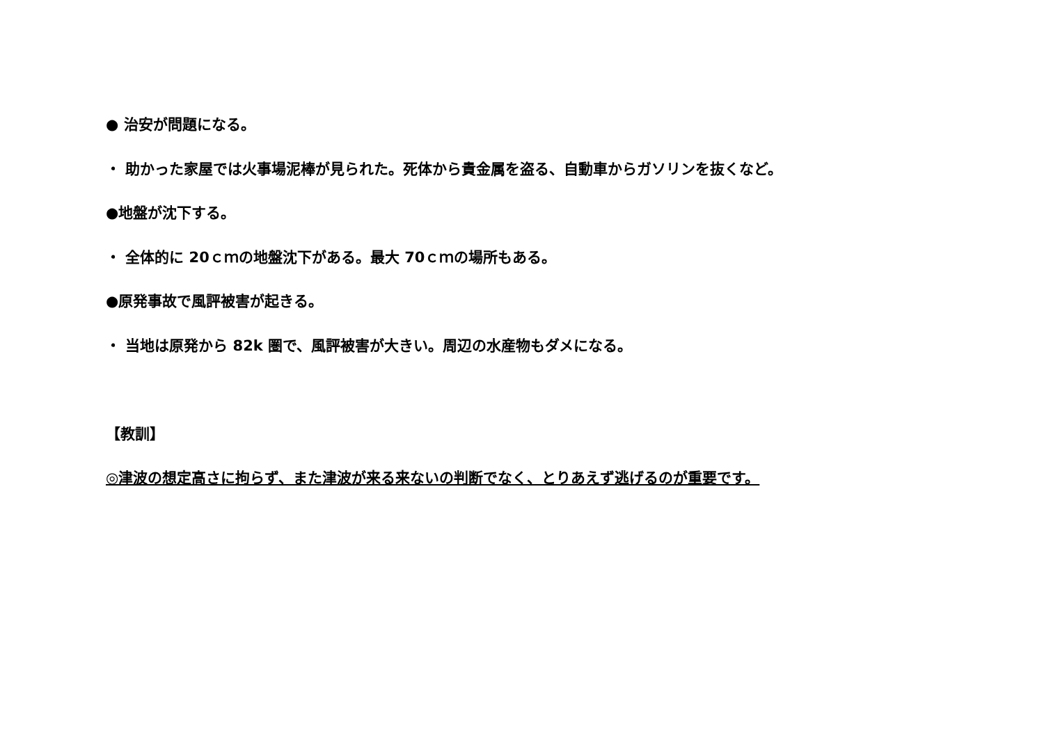● 治安が問題になる。
・ 助かった家屋では火事場泥棒が見られた。死体から貴金属を盗る、自動車からガソリンを抜くなど。
●地盤が沈下する。
・ 全体的に 20ｃｍの地盤沈下がある。最大 70ｃｍの場所もある。
●原発事故で風評被害が起きる。
・ 当地は原発から 82k 圏で、風評被害が大きい。周辺の水産物もダメになる。
【教訓】
◎津波の想定高さに拘らず、また津波が来る来ないの判断でなく、とりあえず逃げるのが重要です。